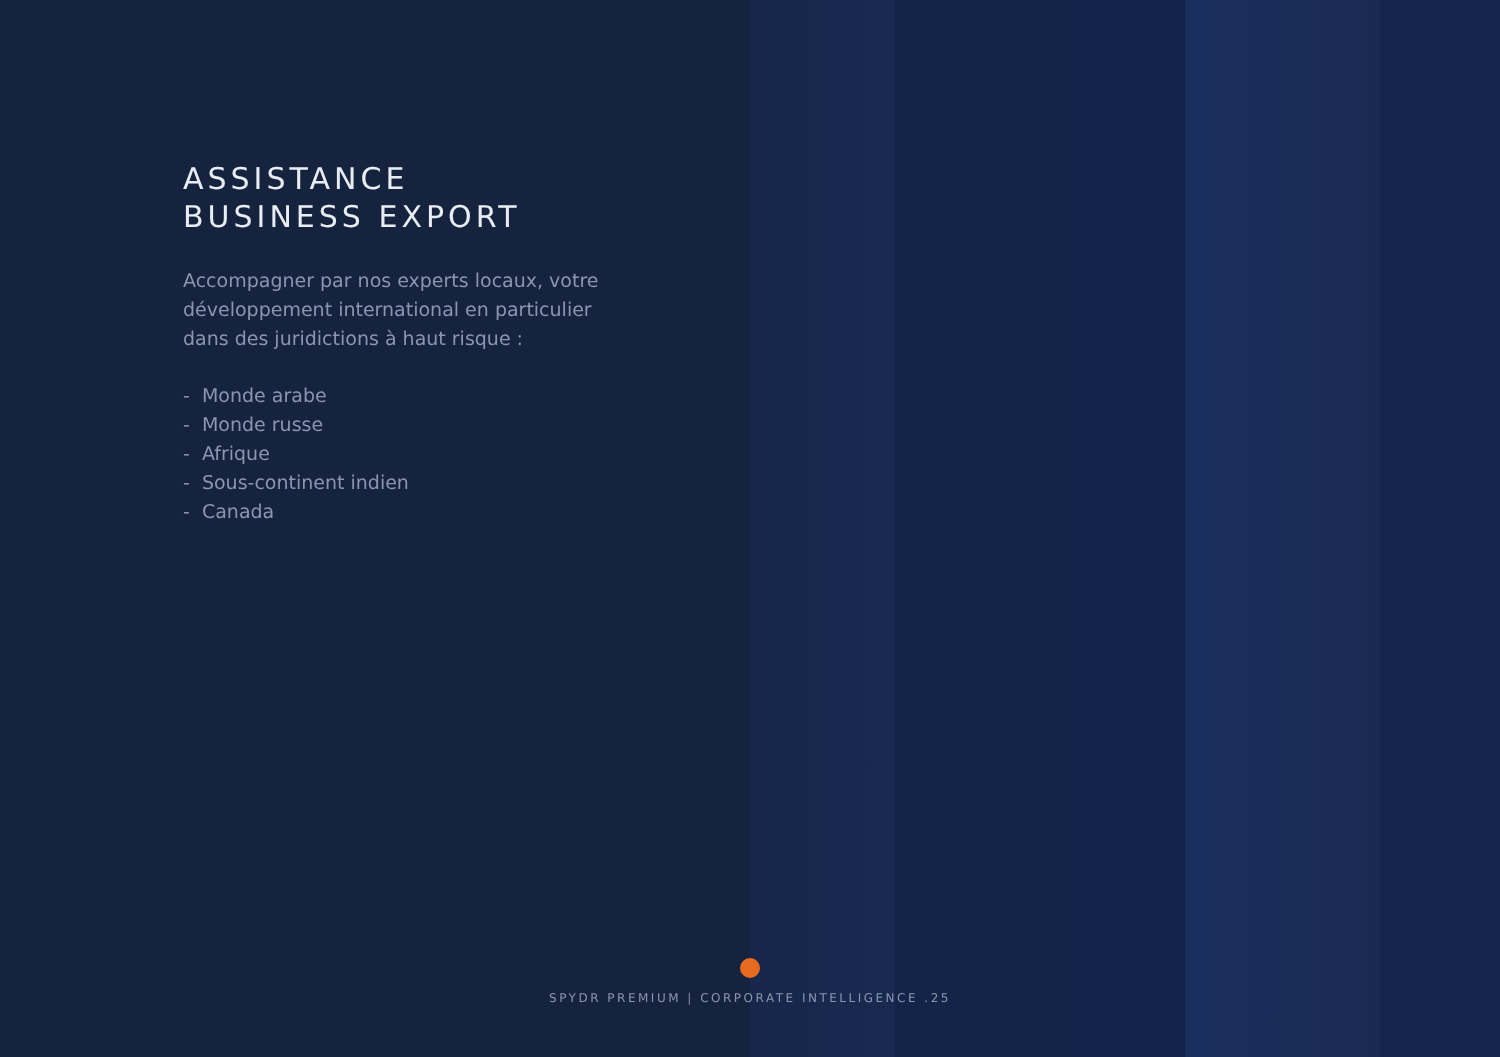ASSISTANCE
BUSINESS EXPORT
Accompagner par nos experts locaux, votre développement international en particulier dans des juridictions à haut risque :
- Monde arabe
- Monde russe
- Afrique
- Sous-continent indien
- Canada
SPYDR PREMIUM | CORPORATE INTELLIGENCE .25